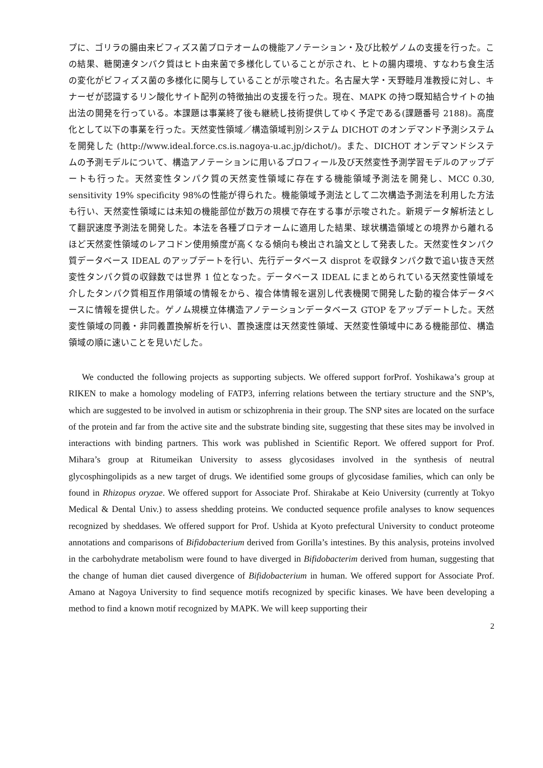プに、ゴリラの腸由来ビフィズス菌プロテオームの機能アノテーション・及び比較ゲノムの支援を行った。この結果、糖関連タンパク質はヒト由来菌で多様化していることが示され、ヒトの腸内環境、すなわち食生活の変化がビフィズス菌の多様化に関与していることが示唆された。名古屋大学・天野睦月准教授に対し、キナーゼが認識するリン酸化サイト配列の特徴抽出の支援を行った。現在、MAPK の持つ既知結合サイトの抽出法の開発を行っている。本課題は事業終了後も継続し技術提供してゆく予定である(課題番号 2188)。高度化として以下の事業を行った。天然変性領域／構造領域判別システム DICHOT のオンデマンド予測システムを開発した (http://www.ideal.force.cs.is.nagoya-u.ac.jp/dichot/)。また、DICHOT オンデマンドシステムの予測モデルについて、構造アノテーションに用いるプロフィール及び天然変性予測学習モデルのアップデートも行った。天然変性タンパク質の天然変性領域に存在する機能領域予測法を開発し、MCC 0.30, sensitivity 19% specificity 98%の性能が得られた。機能領域予測法として二次構造予測法を利用した方法も行い、天然変性領域には未知の機能部位が数万の規模で存在する事が示唆された。新規データ解析法として翻訳速度予測法を開発した。本法を各種プロテオームに適用した結果、球状構造領域との境界から離れるほど天然変性領域のレアコドン使用頻度が高くなる傾向も検出され論文として発表した。天然変性タンパク質データベース IDEAL のアップデートを行い、先行データベース disprot を収録タンパク数で追い抜き天然変性タンパク質の収録数では世界 1 位となった。データベース IDEAL にまとめられている天然変性領域を介したタンパク質相互作用領域の情報をから、複合体情報を選別し代表機関で開発した動的複合体データベースに情報を提供した。ゲノム規模立体構造アノテーションデータベース GTOP をアップデートした。天然変性領域の同義・非同義置換解析を行い、置換速度は天然変性領域、天然変性領域中にある機能部位、構造領域の順に速いことを見いだした。
We conducted the following projects as supporting subjects. We offered support forProf. Yoshikawa’s group at RIKEN to make a homology modeling of FATP3, inferring relations between the tertiary structure and the SNP’s, which are suggested to be involved in autism or schizophrenia in their group. The SNP sites are located on the surface of the protein and far from the active site and the substrate binding site, suggesting that these sites may be involved in interactions with binding partners. This work was published in Scientific Report. We offered support for Prof. Mihara’s group at Ritumeikan University to assess glycosidases involved in the synthesis of neutral glycosphingolipids as a new target of drugs. We identified some groups of glycosidase families, which can only be found in Rhizopus oryzae. We offered support for Associate Prof. Shirakabe at Keio University (currently at Tokyo Medical & Dental Univ.) to assess shedding proteins. We conducted sequence profile analyses to know sequences recognized by sheddases. We offered support for Prof. Ushida at Kyoto prefectural University to conduct proteome annotations and comparisons of Bifidobacterium derived from Gorilla’s intestines. By this analysis, proteins involved in the carbohydrate metabolism were found to have diverged in Bifidobacterim derived from human, suggesting that the change of human diet caused divergence of Bifidobacterium in human. We offered support for Associate Prof. Amano at Nagoya University to find sequence motifs recognized by specific kinases. We have been developing a method to find a known motif recognized by MAPK. We will keep supporting their
2